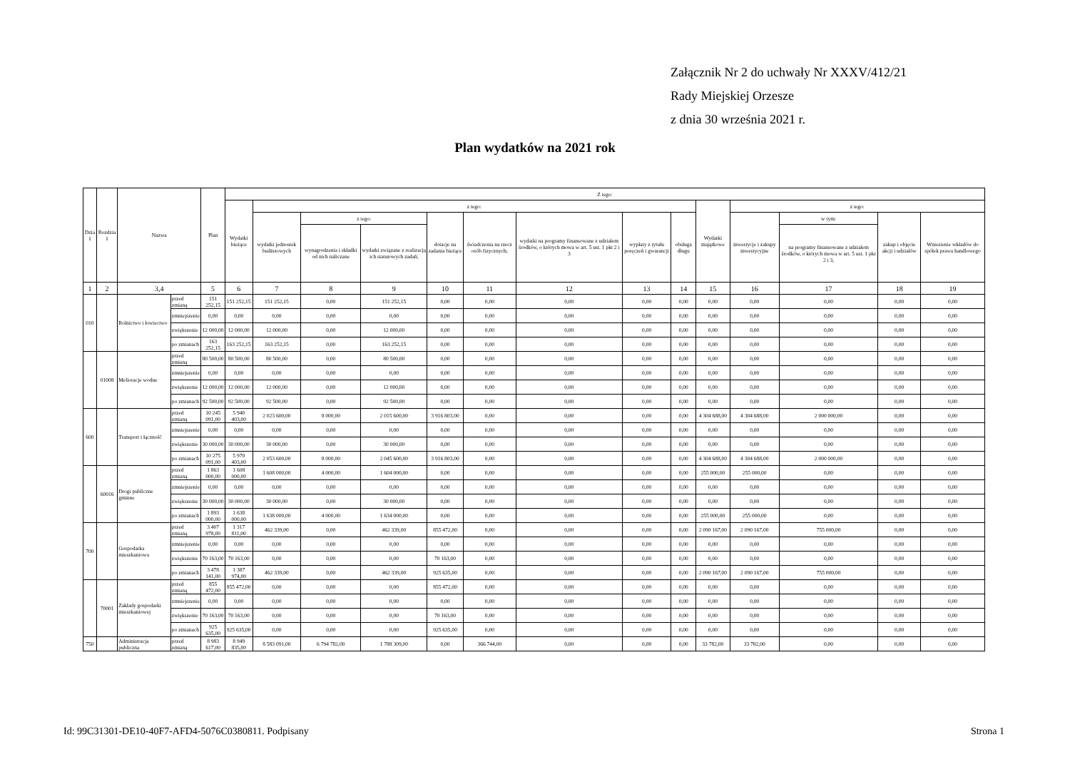Załącznik Nr 2 do uchwały Nr XXXV/412/21
Rady Miejskiej Orzesze
z dnia 30 września 2021 r.
Plan wydatków na 2021 rok
| Dzia ł | Rozdzia ł | Nazwa | | Plan | Z tego: | | | | | | | | | | | | | |
| --- | --- | --- | --- | --- | --- | --- | --- | --- | --- | --- | --- | --- | --- | --- | --- | --- | --- | --- |
| | | | | | Wydatki bieżące | z tego: | | | | | | | | Wydatki majątkowe | z tego: | | | |
| | | | | | | wydatki jednostek budżetowych | z tego: | | dotacje na zadania bieżące | świadczenia na rzecz osób fizycznych; | wydatki na programy finansowane z udziałem środków, o których mowa w art. 5 ust. 1 pkt 2 i 3 | wypłaty z tytułu poręczeń i gwarancji | obsługa długu | | inwestycje i zakupy inwestycyjne | w tym: | zakup i objęcie akcji i udziałów | Wniesienie wkładów do spółek prawa handlowego |
| | | | | | | | wynagrodzenia i składki od nich naliczane | wydatki związane z realizacją ich statutowych zadań; | | | | | | | | na programy finansowane z udziałem środków, o których mowa w art. 5 ust. 1 pkt 2 i 3, | | |
| 1 | 2 | 3,4 | | 5 | 6 | 7 | 8 | 9 | 10 | 11 | 12 | 13 | 14 | 15 | 16 | 17 | 18 | 19 |
| 010 | | Rolnictwo i łowiectwo | przed zmianą | 151 252,15 | 151 252,15 | 151 252,15 | 0,00 | 151 252,15 | 0,00 | 0,00 | 0,00 | 0,00 | 0,00 | 0,00 | 0,00 | 0,00 | 0,00 | 0,00 |
| | | | zmniejszenie | 0,00 | 0,00 | 0,00 | 0,00 | 0,00 | 0,00 | 0,00 | 0,00 | 0,00 | 0,00 | 0,00 | 0,00 | 0,00 | 0,00 | 0,00 |
| | | | zwiększenie | 12 000,00 | 12 000,00 | 12 000,00 | 0,00 | 12 000,00 | 0,00 | 0,00 | 0,00 | 0,00 | 0,00 | 0,00 | 0,00 | 0,00 | 0,00 | 0,00 |
| | | | po zmianach | 163 252,15 | 163 252,15 | 163 252,15 | 0,00 | 163 252,15 | 0,00 | 0,00 | 0,00 | 0,00 | 0,00 | 0,00 | 0,00 | 0,00 | 0,00 | 0,00 |
| | 01008 | Melioracje wodne | przed zmianą | 80 500,00 | 80 500,00 | 80 500,00 | 0,00 | 80 500,00 | 0,00 | 0,00 | 0,00 | 0,00 | 0,00 | 0,00 | 0,00 | 0,00 | 0,00 | 0,00 |
| | | | zmniejszenie | 0,00 | 0,00 | 0,00 | 0,00 | 0,00 | 0,00 | 0,00 | 0,00 | 0,00 | 0,00 | 0,00 | 0,00 | 0,00 | 0,00 | 0,00 |
| | | | zwiększenie | 12 000,00 | 12 000,00 | 12 000,00 | 0,00 | 12 000,00 | 0,00 | 0,00 | 0,00 | 0,00 | 0,00 | 0,00 | 0,00 | 0,00 | 0,00 | 0,00 |
| | | | po zmianach | 92 500,00 | 92 500,00 | 92 500,00 | 0,00 | 92 500,00 | 0,00 | 0,00 | 0,00 | 0,00 | 0,00 | 0,00 | 0,00 | 0,00 | 0,00 | 0,00 |
| 600 | | Transport i łączność | przed zmianą | 10 245 091,00 | 5 940 403,00 | 2 023 600,00 | 8 000,00 | 2 015 600,00 | 3 916 803,00 | 0,00 | 0,00 | 0,00 | 0,00 | 4 304 688,00 | 4 304 688,00 | 2 000 000,00 | 0,00 | 0,00 |
| | | | zmniejszenie | 0,00 | 0,00 | 0,00 | 0,00 | 0,00 | 0,00 | 0,00 | 0,00 | 0,00 | 0,00 | 0,00 | 0,00 | 0,00 | 0,00 | 0,00 |
| | | | zwiększenie | 30 000,00 | 30 000,00 | 30 000,00 | 0,00 | 30 000,00 | 0,00 | 0,00 | 0,00 | 0,00 | 0,00 | 0,00 | 0,00 | 0,00 | 0,00 | 0,00 |
| | | | po zmianach | 10 275 091,00 | 5 970 403,00 | 2 053 600,00 | 8 000,00 | 2 045 600,00 | 3 916 803,00 | 0,00 | 0,00 | 0,00 | 0,00 | 4 304 688,00 | 4 304 688,00 | 2 000 000,00 | 0,00 | 0,00 |
| | 60016 | Drogi publiczne gminne | przed zmianą | 1 863 000,00 | 1 608 000,00 | 1 608 000,00 | 4 000,00 | 1 604 000,00 | 0,00 | 0,00 | 0,00 | 0,00 | 0,00 | 255 000,00 | 255 000,00 | 0,00 | 0,00 | 0,00 |
| | | | zmniejszenie | 0,00 | 0,00 | 0,00 | 0,00 | 0,00 | 0,00 | 0,00 | 0,00 | 0,00 | 0,00 | 0,00 | 0,00 | 0,00 | 0,00 | 0,00 |
| | | | zwiększenie | 30 000,00 | 30 000,00 | 30 000,00 | 0,00 | 30 000,00 | 0,00 | 0,00 | 0,00 | 0,00 | 0,00 | 0,00 | 0,00 | 0,00 | 0,00 | 0,00 |
| | | | po zmianach | 1 893 000,00 | 1 638 000,00 | 1 638 000,00 | 4 000,00 | 1 634 000,00 | 0,00 | 0,00 | 0,00 | 0,00 | 0,00 | 255 000,00 | 255 000,00 | 0,00 | 0,00 | 0,00 |
| 700 | | Gospodarka mieszkaniowa | przed zmianą | 3 407 978,00 | 1 317 811,00 | 462 339,00 | 0,00 | 462 339,00 | 855 472,00 | 0,00 | 0,00 | 0,00 | 0,00 | 2 090 167,00 | 2 090 167,00 | 755 000,00 | 0,00 | 0,00 |
| | | | zmniejszenie | 0,00 | 0,00 | 0,00 | 0,00 | 0,00 | 0,00 | 0,00 | 0,00 | 0,00 | 0,00 | 0,00 | 0,00 | 0,00 | 0,00 | 0,00 |
| | | | zwiększenie | 70 163,00 | 70 163,00 | 0,00 | 0,00 | 0,00 | 70 163,00 | 0,00 | 0,00 | 0,00 | 0,00 | 0,00 | 0,00 | 0,00 | 0,00 | 0,00 |
| | | | po zmianach | 3 478 141,00 | 1 387 974,00 | 462 339,00 | 0,00 | 462 339,00 | 925 635,00 | 0,00 | 0,00 | 0,00 | 0,00 | 2 090 167,00 | 2 090 167,00 | 755 000,00 | 0,00 | 0,00 |
| | 70001 | Zakłady gospodarki mieszkaniowej | przed zmianą | 855 472,00 | 855 472,00 | 0,00 | 0,00 | 0,00 | 855 472,00 | 0,00 | 0,00 | 0,00 | 0,00 | 0,00 | 0,00 | 0,00 | 0,00 | 0,00 |
| | | | zmniejszenie | 0,00 | 0,00 | 0,00 | 0,00 | 0,00 | 0,00 | 0,00 | 0,00 | 0,00 | 0,00 | 0,00 | 0,00 | 0,00 | 0,00 | 0,00 |
| | | | zwiększenie | 70 163,00 | 70 163,00 | 0,00 | 0,00 | 0,00 | 70 163,00 | 0,00 | 0,00 | 0,00 | 0,00 | 0,00 | 0,00 | 0,00 | 0,00 | 0,00 |
| | | | po zmianach | 925 635,00 | 925 635,00 | 0,00 | 0,00 | 0,00 | 925 635,00 | 0,00 | 0,00 | 0,00 | 0,00 | 0,00 | 0,00 | 0,00 | 0,00 | 0,00 |
| 750 | | Administracja publiczna | przed zmianą | 8 983 617,00 | 8 949 835,00 | 8 583 091,00 | 6 794 782,00 | 1 788 309,00 | 0,00 | 366 744,00 | 0,00 | 0,00 | 0,00 | 33 782,00 | 33 782,00 | 0,00 | 0,00 | 0,00 |
Id: 99C31301-DE10-40F7-AFD4-5076C0380811. Podpisany
Strona 1